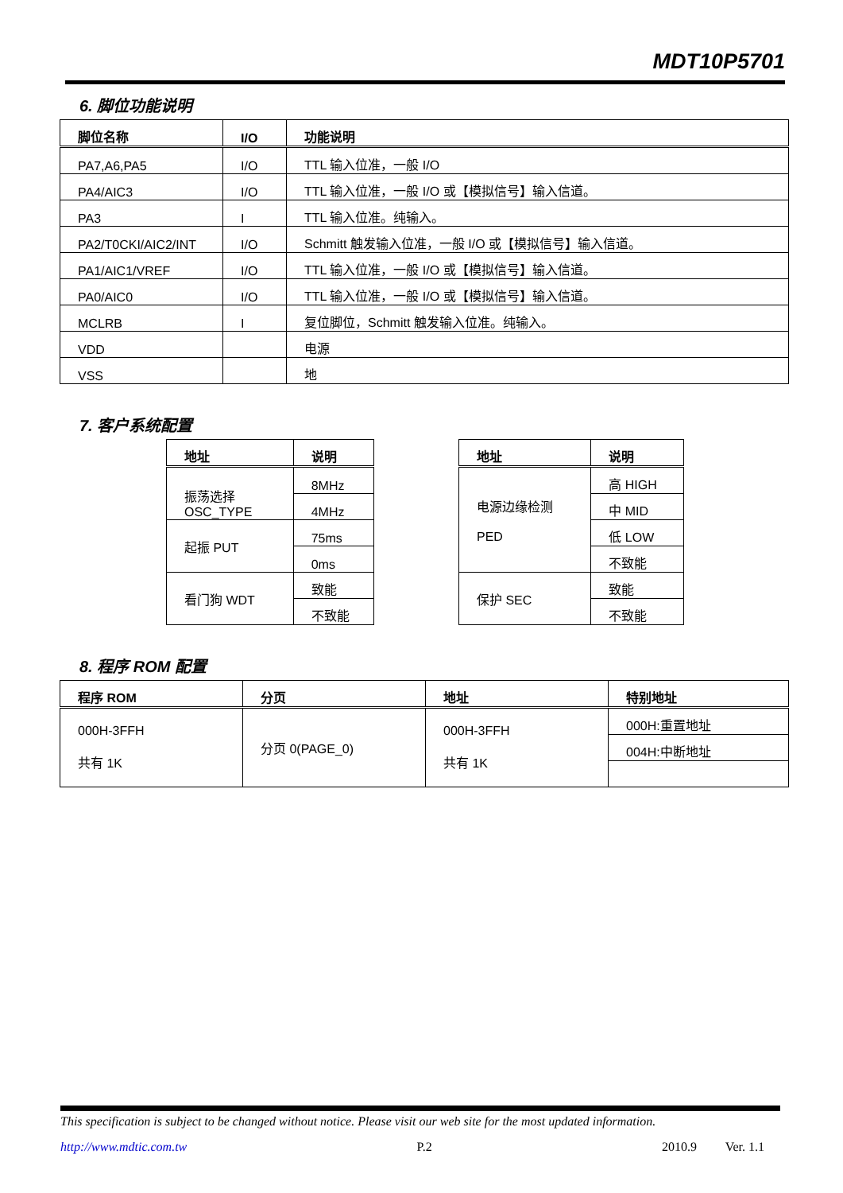MDT10P5701
6. 脚位功能说明
| 脚位名称 | I/O | 功能说明 |
| --- | --- | --- |
| PA7,A6,PA5 | I/O | TTL 输入位准，一般 I/O |
| PA4/AIC3 | I/O | TTL 输入位准，一般 I/O 或【模拟信号】输入信道。 |
| PA3 | I | TTL 输入位准。纯输入。 |
| PA2/T0CKI/AIC2/INT | I/O | Schmitt 触发输入位准，一般 I/O 或【模拟信号】输入信道。 |
| PA1/AIC1/VREF | I/O | TTL 输入位准，一般 I/O 或【模拟信号】输入信道。 |
| PA0/AIC0 | I/O | TTL 输入位准，一般 I/O 或【模拟信号】输入信道。 |
| MCLRB | I | 复位脚位，Schmitt 触发输入位准。纯输入。 |
| VDD | | 电源 |
| VSS | | 地 |
7. 客户系统配置
| 地址 | 说明 |
| --- | --- |
| 振荡选择 OSC_TYPE | 8MHz |
| | 4MHz |
| 起振 PUT | 75ms |
| | 0ms |
| 看门狗 WDT | 致能 |
| | 不致能 |
| 地址 | 说明 |
| --- | --- |
| 电源边缘检测 PED | 高 HIGH |
| | 中 MID |
| | 低 LOW |
| | 不致能 |
| 保护 SEC | 致能 |
| | 不致能 |
8. 程序 ROM 配置
| 程序 ROM | 分页 | 地址 | 特别地址 |
| --- | --- | --- | --- |
| 000H-3FFH 共有 1K | 分页 0(PAGE_0) | 000H-3FFH 共有 1K | 000H:重置地址 |
| | | | 004H:中断地址 |
This specification is subject to be changed without notice. Please visit our web site for the most updated information.
http://www.mdtic.com.tw P.2 2010.9 Ver. 1.1